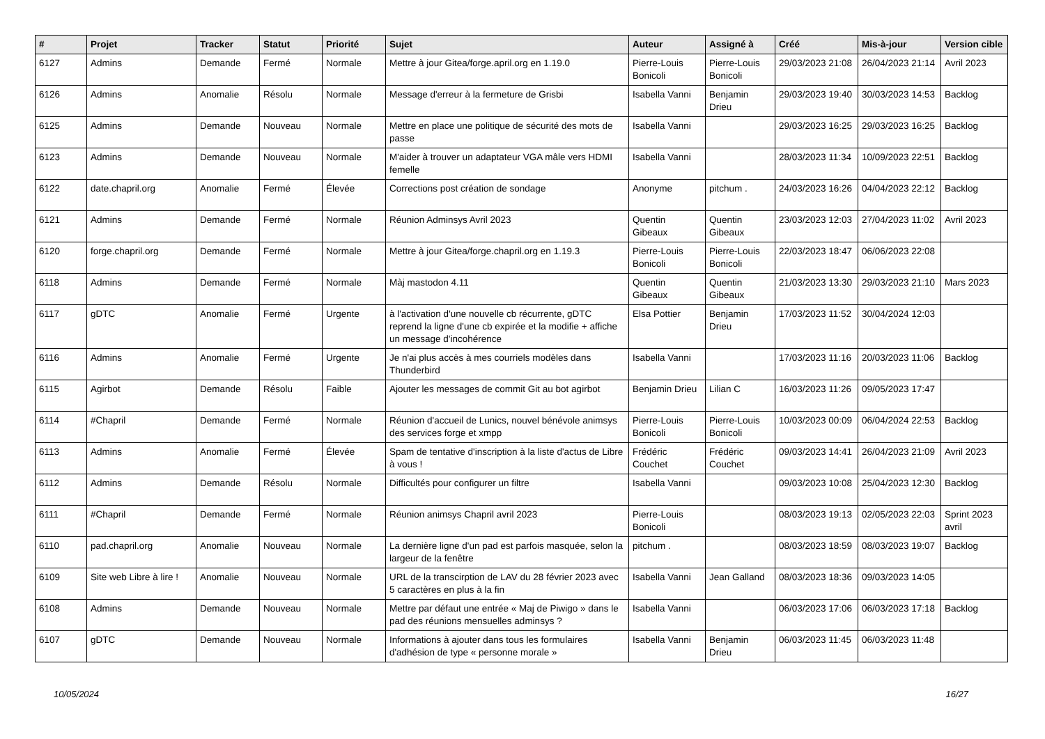| # | Projet | Tracker | Statut | Priorité | Sujet | Auteur | Assigné à | Créé | Mis-à-jour | Version cible |
| --- | --- | --- | --- | --- | --- | --- | --- | --- | --- | --- |
| 6127 | Admins | Demande | Fermé | Normale | Mettre à jour Gitea/forge.april.org en 1.19.0 | Pierre-Louis Bonicoli | Pierre-Louis Bonicoli | 29/03/2023 21:08 | 26/04/2023 21:14 | Avril 2023 |
| 6126 | Admins | Anomalie | Résolu | Normale | Message d'erreur à la fermeture de Grisbi | Isabella Vanni | Benjamin Drieu | 29/03/2023 19:40 | 30/03/2023 14:53 | Backlog |
| 6125 | Admins | Demande | Nouveau | Normale | Mettre en place une politique de sécurité des mots de passe | Isabella Vanni | | 29/03/2023 16:25 | 29/03/2023 16:25 | Backlog |
| 6123 | Admins | Demande | Nouveau | Normale | M'aider à trouver un adaptateur VGA mâle vers HDMI femelle | Isabella Vanni | | 28/03/2023 11:34 | 10/09/2023 22:51 | Backlog |
| 6122 | date.chapril.org | Anomalie | Fermé | Élevée | Corrections post création de sondage | Anonyme | pitchum . | 24/03/2023 16:26 | 04/04/2023 22:12 | Backlog |
| 6121 | Admins | Demande | Fermé | Normale | Réunion Adminsys Avril 2023 | Quentin Gibeaux | Quentin Gibeaux | 23/03/2023 12:03 | 27/04/2023 11:02 | Avril 2023 |
| 6120 | forge.chapril.org | Demande | Fermé | Normale | Mettre à jour Gitea/forge.chapril.org en 1.19.3 | Pierre-Louis Bonicoli | Pierre-Louis Bonicoli | 22/03/2023 18:47 | 06/06/2023 22:08 | |
| 6118 | Admins | Demande | Fermé | Normale | Màj mastodon 4.11 | Quentin Gibeaux | Quentin Gibeaux | 21/03/2023 13:30 | 29/03/2023 21:10 | Mars 2023 |
| 6117 | gDTC | Anomalie | Fermé | Urgente | à l'activation d'une nouvelle cb récurrente, gDTC reprend la ligne d'une cb expirée et la modifie + affiche un message d'incohérence | Elsa Pottier | Benjamin Drieu | 17/03/2023 11:52 | 30/04/2024 12:03 | |
| 6116 | Admins | Anomalie | Fermé | Urgente | Je n'ai plus accès à mes courriels modèles dans Thunderbird | Isabella Vanni | | 17/03/2023 11:16 | 20/03/2023 11:06 | Backlog |
| 6115 | Agirbot | Demande | Résolu | Faible | Ajouter les messages de commit Git au bot agirbot | Benjamin Drieu | Lilian C | 16/03/2023 11:26 | 09/05/2023 17:47 | |
| 6114 | #Chapril | Demande | Fermé | Normale | Réunion d'accueil de Lunics, nouvel bénévole animsys des services forge et xmpp | Pierre-Louis Bonicoli | Pierre-Louis Bonicoli | 10/03/2023 00:09 | 06/04/2024 22:53 | Backlog |
| 6113 | Admins | Anomalie | Fermé | Élevée | Spam de tentative d'inscription à la liste d'actus de Libre à vous ! | Frédéric Couchet | Frédéric Couchet | 09/03/2023 14:41 | 26/04/2023 21:09 | Avril 2023 |
| 6112 | Admins | Demande | Résolu | Normale | Difficultés pour configurer un filtre | Isabella Vanni | | 09/03/2023 10:08 | 25/04/2023 12:30 | Backlog |
| 6111 | #Chapril | Demande | Fermé | Normale | Réunion animsys Chapril avril 2023 | Pierre-Louis Bonicoli | | 08/03/2023 19:13 | 02/05/2023 22:03 | Sprint 2023 avril |
| 6110 | pad.chapril.org | Anomalie | Nouveau | Normale | La dernière ligne d'un pad est parfois masquée, selon la largeur de la fenêtre | pitchum . | | 08/03/2023 18:59 | 08/03/2023 19:07 | Backlog |
| 6109 | Site web Libre à lire ! | Anomalie | Nouveau | Normale | URL de la transcirption de LAV du 28 février 2023 avec 5 caractères en plus à la fin | Isabella Vanni | Jean Galland | 08/03/2023 18:36 | 09/03/2023 14:05 | |
| 6108 | Admins | Demande | Nouveau | Normale | Mettre par défaut une entrée « Maj de Piwigo » dans le pad des réunions mensuelles adminsys ? | Isabella Vanni | | 06/03/2023 17:06 | 06/03/2023 17:18 | Backlog |
| 6107 | gDTC | Demande | Nouveau | Normale | Informations à ajouter dans tous les formulaires d'adhésion de type « personne morale » | Isabella Vanni | Benjamin Drieu | 06/03/2023 11:45 | 06/03/2023 11:48 | |
10/05/2024 16/27